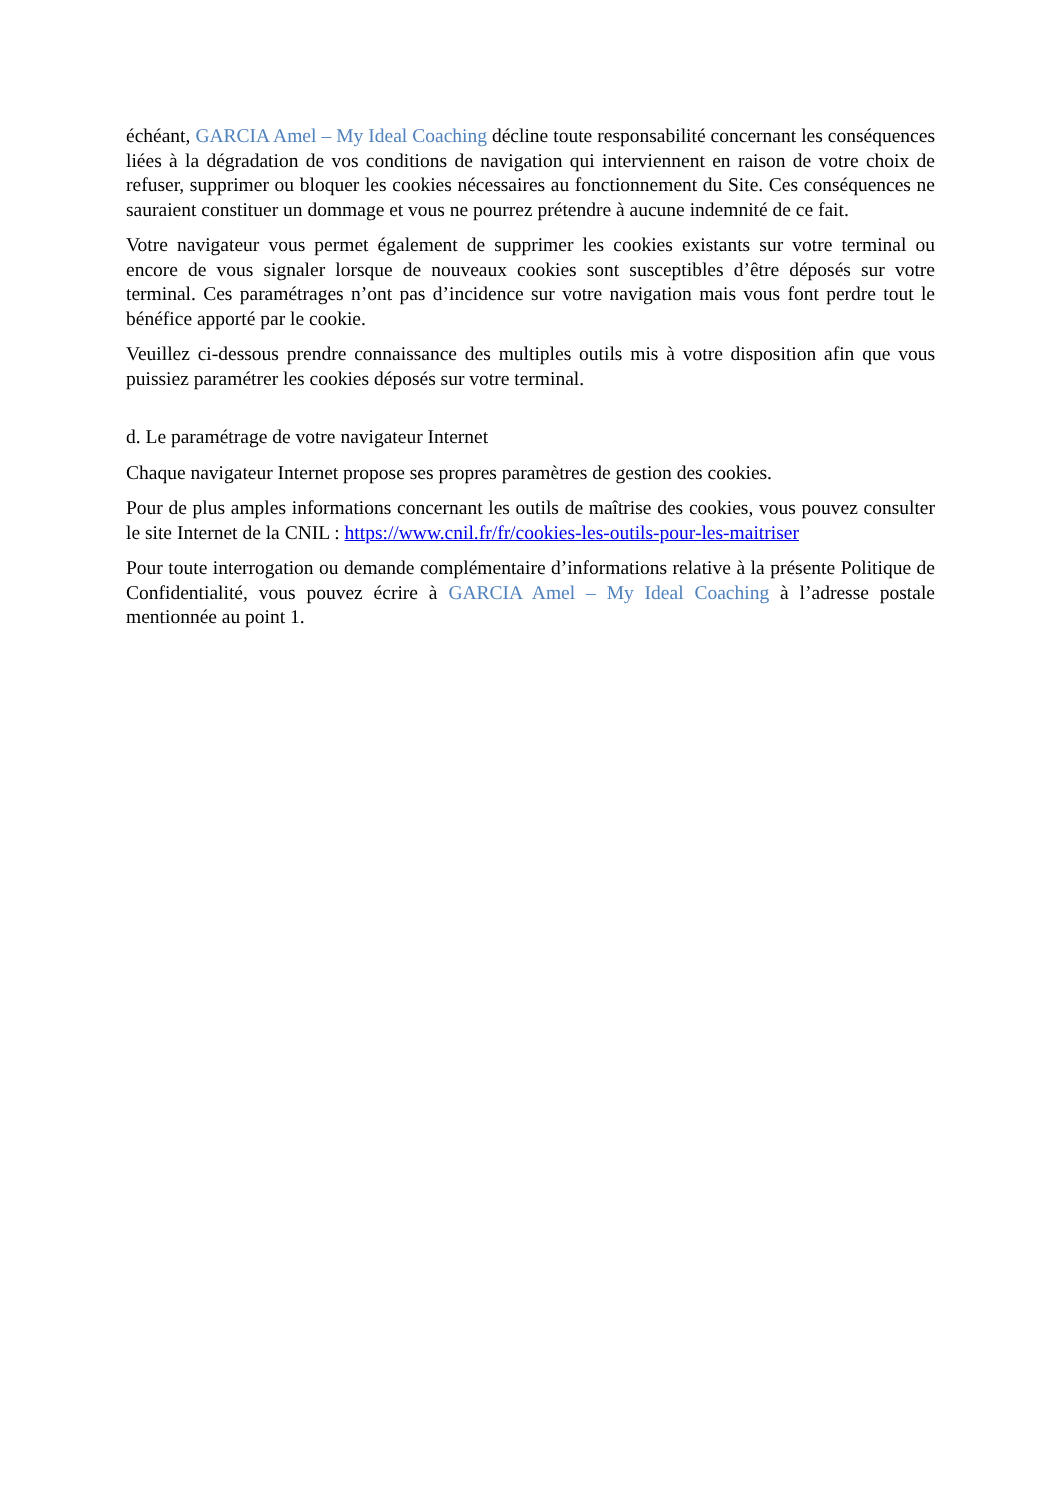échéant, GARCIA Amel – My Ideal Coaching décline toute responsabilité concernant les conséquences liées à la dégradation de vos conditions de navigation qui interviennent en raison de votre choix de refuser, supprimer ou bloquer les cookies nécessaires au fonctionnement du Site. Ces conséquences ne sauraient constituer un dommage et vous ne pourrez prétendre à aucune indemnité de ce fait.
Votre navigateur vous permet également de supprimer les cookies existants sur votre terminal ou encore de vous signaler lorsque de nouveaux cookies sont susceptibles d’être déposés sur votre terminal. Ces paramétrages n’ont pas d’incidence sur votre navigation mais vous font perdre tout le bénéfice apporté par le cookie.
Veuillez ci-dessous prendre connaissance des multiples outils mis à votre disposition afin que vous puissiez paramétrer les cookies déposés sur votre terminal.
d. Le paramétrage de votre navigateur Internet
Chaque navigateur Internet propose ses propres paramètres de gestion des cookies.
Pour de plus amples informations concernant les outils de maîtrise des cookies, vous pouvez consulter le site Internet de la CNIL : https://www.cnil.fr/fr/cookies-les-outils-pour-les-maitriser
Pour toute interrogation ou demande complémentaire d’informations relative à la présente Politique de Confidentialité, vous pouvez écrire à GARCIA Amel – My Ideal Coaching à l’adresse postale mentionnée au point 1.